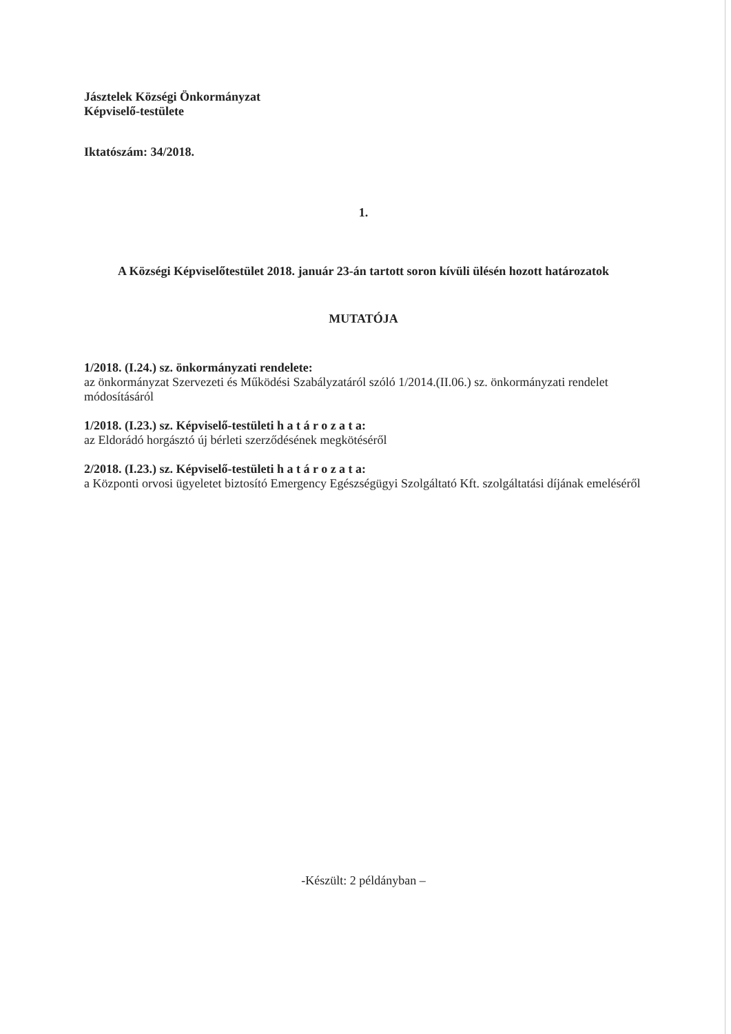Jásztelek Községi Önkormányzat
Képviselő-testülete
Iktatószám: 34/2018.
1.
A Községi Képviselőtestület 2018. január 23-án tartott soron kívüli ülésén hozott határozatok
MUTATÓJA
1/2018. (I.24.) sz. önkormányzati rendelete:
az önkormányzat Szervezeti és Működési Szabályzatáról szóló 1/2014.(II.06.) sz. önkormányzati rendelet módosításáról
1/2018. (I.23.) sz. Képviselő-testületi h a t á r o z a t a:
az Eldorádó horgásztó új bérleti szerződésének megkötéséről
2/2018. (I.23.) sz. Képviselő-testületi h a t á r o z a t a:
a Központi orvosi ügyeletet biztosító Emergency Egészségügyi Szolgáltató Kft. szolgáltatási díjának emeléséről
-Készült: 2 példányban –